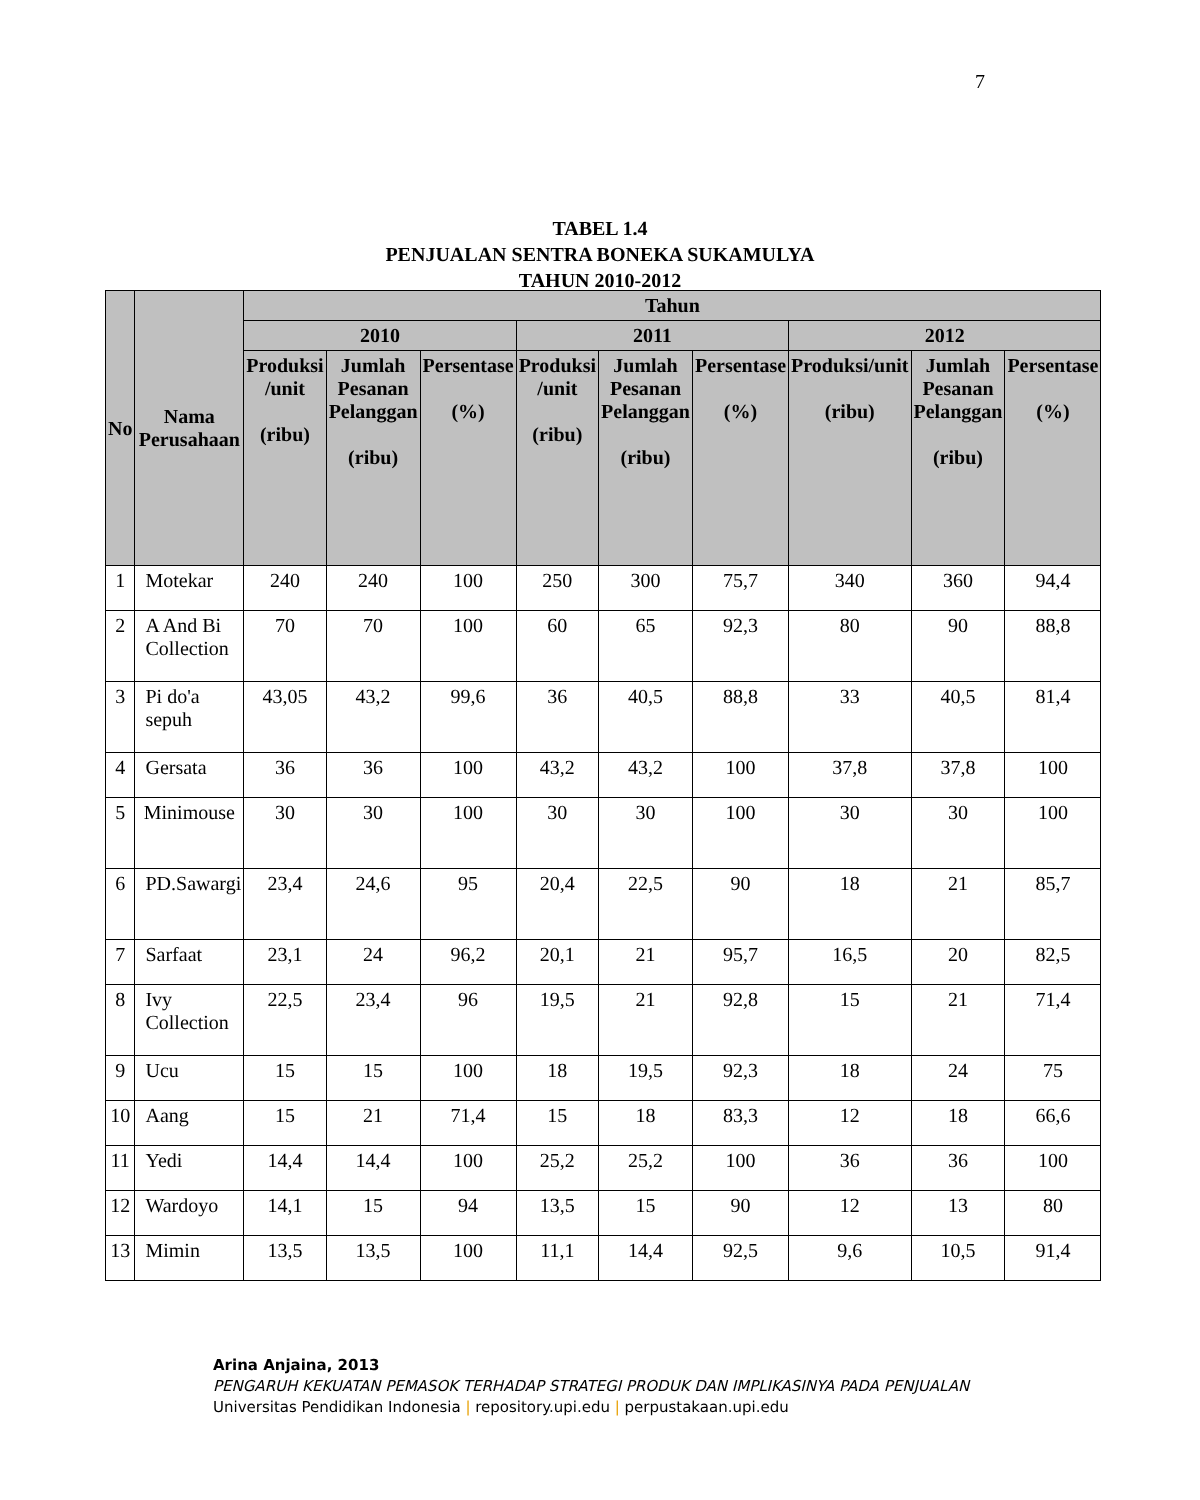7
TABEL 1.4
PENJUALAN SENTRA BONEKA SUKAMULYA
TAHUN 2010-2012
| No | Nama Perusahaan | Tahun | | | | | | | | |
| --- | --- | --- | --- | --- | --- | --- | --- | --- | --- | --- |
| | | 2010 | | | 2011 | | | 2012 | | |
| | | Produksi /unit (ribu) | Jumlah Pesanan Pelanggan (ribu) | Persentase (%) | Produksi /unit (ribu) | Jumlah Pesanan Pelanggan (ribu) | Persentase (%) | Produksi/unit (ribu) | Jumlah Pesanan Pelanggan (ribu) | Persentase (%) |
| 1 | Motekar | 240 | 240 | 100 | 250 | 300 | 75,7 | 340 | 360 | 94,4 |
| 2 | A And Bi Collection | 70 | 70 | 100 | 60 | 65 | 92,3 | 80 | 90 | 88,8 |
| 3 | Pi do'a sepuh | 43,05 | 43,2 | 99,6 | 36 | 40,5 | 88,8 | 33 | 40,5 | 81,4 |
| 4 | Gersata | 36 | 36 | 100 | 43,2 | 43,2 | 100 | 37,8 | 37,8 | 100 |
| 5 | Minimouse | 30 | 30 | 100 | 30 | 30 | 100 | 30 | 30 | 100 |
| 6 | PD.Sawargi | 23,4 | 24,6 | 95 | 20,4 | 22,5 | 90 | 18 | 21 | 85,7 |
| 7 | Sarfaat | 23,1 | 24 | 96,2 | 20,1 | 21 | 95,7 | 16,5 | 20 | 82,5 |
| 8 | Ivy Collection | 22,5 | 23,4 | 96 | 19,5 | 21 | 92,8 | 15 | 21 | 71,4 |
| 9 | Ucu | 15 | 15 | 100 | 18 | 19,5 | 92,3 | 18 | 24 | 75 |
| 10 | Aang | 15 | 21 | 71,4 | 15 | 18 | 83,3 | 12 | 18 | 66,6 |
| 11 | Yedi | 14,4 | 14,4 | 100 | 25,2 | 25,2 | 100 | 36 | 36 | 100 |
| 12 | Wardoyo | 14,1 | 15 | 94 | 13,5 | 15 | 90 | 12 | 13 | 80 |
| 13 | Mimin | 13,5 | 13,5 | 100 | 11,1 | 14,4 | 92,5 | 9,6 | 10,5 | 91,4 |
Arina Anjaina, 2013
PENGARUH KEKUATAN PEMASOK TERHADAP STRATEGI PRODUK DAN IMPLIKASINYA PADA PENJUALAN
Universitas Pendidikan Indonesia | repository.upi.edu | perpustakaan.upi.edu